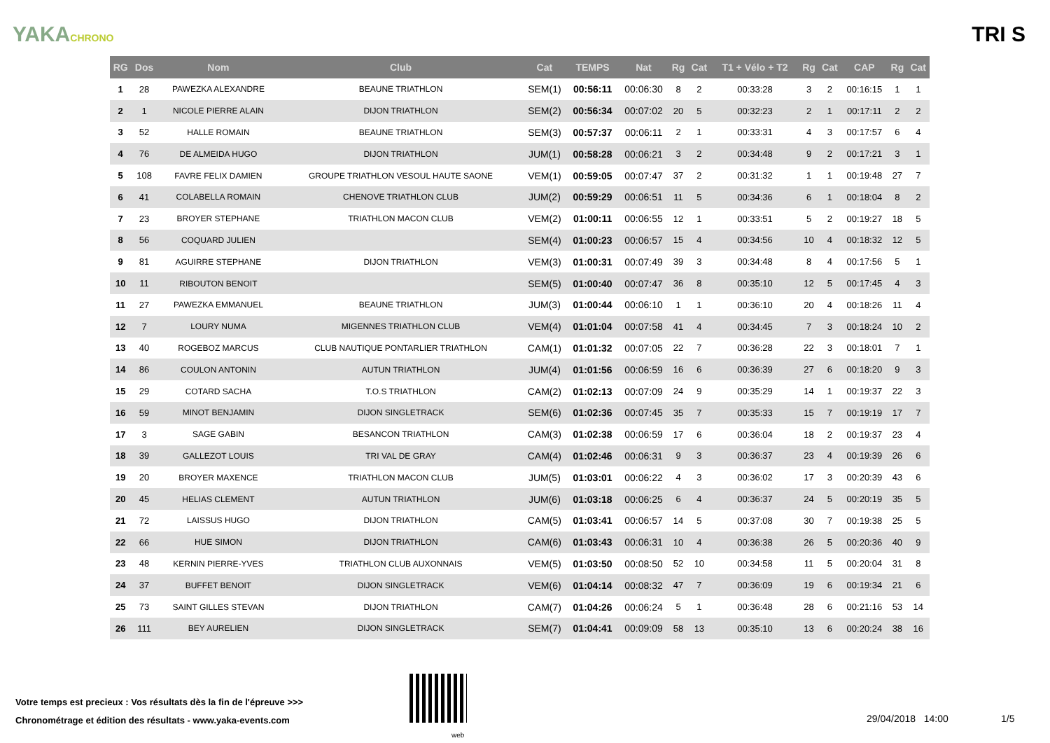YAKACHRONO
TRI S
| RG | Dos | Nom | Club | Cat | TEMPS | Nat | Rg | Cat | T1 + Vélo + T2 | Rg | Cat | CAP | Rg | Cat |
| --- | --- | --- | --- | --- | --- | --- | --- | --- | --- | --- | --- | --- | --- | --- |
| 1 | 28 | PAWEZKA ALEXANDRE | BEAUNE TRIATHLON | SEM(1) | 00:56:11 | 00:06:30 | 8 | 2 | 00:33:28 | 3 | 2 | 00:16:15 | 1 | 1 |
| 2 | 1 | NICOLE PIERRE ALAIN | DIJON TRIATHLON | SEM(2) | 00:56:34 | 00:07:02 | 20 | 5 | 00:32:23 | 2 | 1 | 00:17:11 | 2 | 2 |
| 3 | 52 | HALLE ROMAIN | BEAUNE TRIATHLON | SEM(3) | 00:57:37 | 00:06:11 | 2 | 1 | 00:33:31 | 4 | 3 | 00:17:57 | 6 | 4 |
| 4 | 76 | DE ALMEIDA HUGO | DIJON TRIATHLON | JUM(1) | 00:58:28 | 00:06:21 | 3 | 2 | 00:34:48 | 9 | 2 | 00:17:21 | 3 | 1 |
| 5 | 108 | FAVRE FELIX DAMIEN | GROUPE TRIATHLON VESOUL HAUTE SAONE | VEM(1) | 00:59:05 | 00:07:47 | 37 | 2 | 00:31:32 | 1 | 1 | 00:19:48 | 27 | 7 |
| 6 | 41 | COLABELLA ROMAIN | CHENOVE TRIATHLON CLUB | JUM(2) | 00:59:29 | 00:06:51 | 11 | 5 | 00:34:36 | 6 | 1 | 00:18:04 | 8 | 2 |
| 7 | 23 | BROYER STEPHANE | TRIATHLON MACON CLUB | VEM(2) | 01:00:11 | 00:06:55 | 12 | 1 | 00:33:51 | 5 | 2 | 00:19:27 | 18 | 5 |
| 8 | 56 | COQUARD JULIEN | | SEM(4) | 01:00:23 | 00:06:57 | 15 | 4 | 00:34:56 | 10 | 4 | 00:18:32 | 12 | 5 |
| 9 | 81 | AGUIRRE STEPHANE | DIJON TRIATHLON | VEM(3) | 01:00:31 | 00:07:49 | 39 | 3 | 00:34:48 | 8 | 4 | 00:17:56 | 5 | 1 |
| 10 | 11 | RIBOUTON BENOIT | | SEM(5) | 01:00:40 | 00:07:47 | 36 | 8 | 00:35:10 | 12 | 5 | 00:17:45 | 4 | 3 |
| 11 | 27 | PAWEZKA EMMANUEL | BEAUNE TRIATHLON | JUM(3) | 01:00:44 | 00:06:10 | 1 | 1 | 00:36:10 | 20 | 4 | 00:18:26 | 11 | 4 |
| 12 | 7 | LOURY NUMA | MIGENNES TRIATHLON CLUB | VEM(4) | 01:01:04 | 00:07:58 | 41 | 4 | 00:34:45 | 7 | 3 | 00:18:24 | 10 | 2 |
| 13 | 40 | ROGEBOZ MARCUS | CLUB NAUTIQUE PONTARLIER TRIATHLON | CAM(1) | 01:01:32 | 00:07:05 | 22 | 7 | 00:36:28 | 22 | 3 | 00:18:01 | 7 | 1 |
| 14 | 86 | COULON ANTONIN | AUTUN TRIATHLON | JUM(4) | 01:01:56 | 00:06:59 | 16 | 6 | 00:36:39 | 27 | 6 | 00:18:20 | 9 | 3 |
| 15 | 29 | COTARD SACHA | T.O.S TRIATHLON | CAM(2) | 01:02:13 | 00:07:09 | 24 | 9 | 00:35:29 | 14 | 1 | 00:19:37 | 22 | 3 |
| 16 | 59 | MINOT BENJAMIN | DIJON SINGLETRACK | SEM(6) | 01:02:36 | 00:07:45 | 35 | 7 | 00:35:33 | 15 | 7 | 00:19:19 | 17 | 7 |
| 17 | 3 | SAGE GABIN | BESANCON TRIATHLON | CAM(3) | 01:02:38 | 00:06:59 | 17 | 6 | 00:36:04 | 18 | 2 | 00:19:37 | 23 | 4 |
| 18 | 39 | GALLEZOT LOUIS | TRI VAL DE GRAY | CAM(4) | 01:02:46 | 00:06:31 | 9 | 3 | 00:36:37 | 23 | 4 | 00:19:39 | 26 | 6 |
| 19 | 20 | BROYER MAXENCE | TRIATHLON MACON CLUB | JUM(5) | 01:03:01 | 00:06:22 | 4 | 3 | 00:36:02 | 17 | 3 | 00:20:39 | 43 | 6 |
| 20 | 45 | HELIAS CLEMENT | AUTUN TRIATHLON | JUM(6) | 01:03:18 | 00:06:25 | 6 | 4 | 00:36:37 | 24 | 5 | 00:20:19 | 35 | 5 |
| 21 | 72 | LAISSUS HUGO | DIJON TRIATHLON | CAM(5) | 01:03:41 | 00:06:57 | 14 | 5 | 00:37:08 | 30 | 7 | 00:19:38 | 25 | 5 |
| 22 | 66 | HUE SIMON | DIJON TRIATHLON | CAM(6) | 01:03:43 | 00:06:31 | 10 | 4 | 00:36:38 | 26 | 5 | 00:20:36 | 40 | 9 |
| 23 | 48 | KERNIN PIERRE-YVES | TRIATHLON CLUB AUXONNAIS | VEM(5) | 01:03:50 | 00:08:50 | 52 | 10 | 00:34:58 | 11 | 5 | 00:20:04 | 31 | 8 |
| 24 | 37 | BUFFET BENOIT | DIJON SINGLETRACK | VEM(6) | 01:04:14 | 00:08:32 | 47 | 7 | 00:36:09 | 19 | 6 | 00:19:34 | 21 | 6 |
| 25 | 73 | SAINT GILLES STEVAN | DIJON TRIATHLON | CAM(7) | 01:04:26 | 00:06:24 | 5 | 1 | 00:36:48 | 28 | 6 | 00:21:16 | 53 | 14 |
| 26 | 111 | BEY AURELIEN | DIJON SINGLETRACK | SEM(7) | 01:04:41 | 00:09:09 | 58 | 13 | 00:35:10 | 13 | 6 | 00:20:24 | 38 | 16 |
Votre temps est precieux : Vos résultats dès la fin de l'épreuve >>>
Chronométrage et édition des résultats - www.yaka-events.com
web
29/04/2018 14:00 1/5